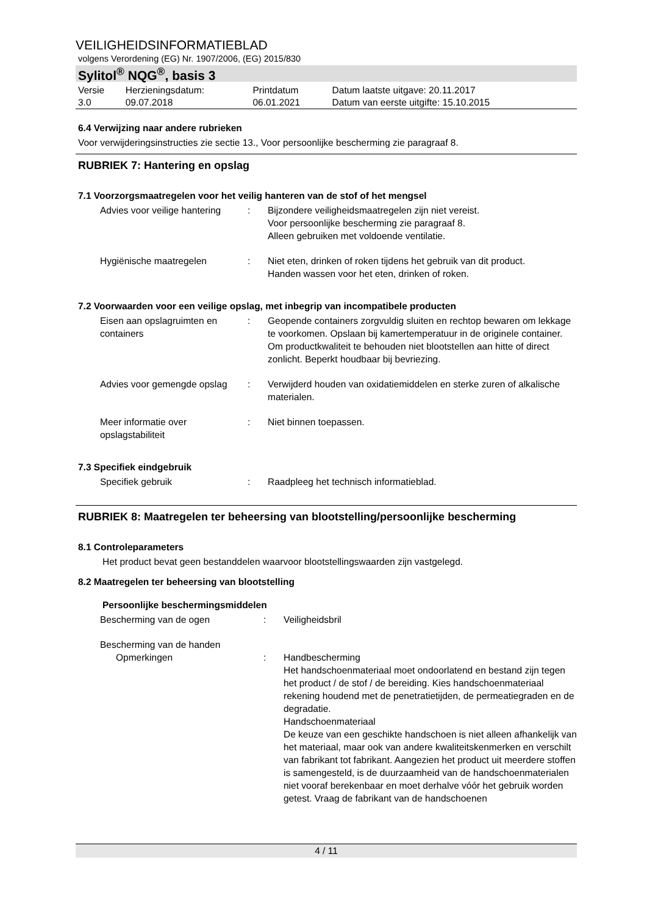VEILIGHEIDSINFORMATIEBLAD
volgens Verordening (EG) Nr. 1907/2006, (EG) 2015/830
Sylitol<sup>®</sup> NQG<sup>®</sup>, basis 3
| Versie 3.0 | Herzieningsdatum: 09.07.2018 | Printdatum 06.01.2021 | Datum laatste uitgave: 20.11.2017 Datum van eerste uitgifte: 15.10.2015 |
6.4 Verwijzing naar andere rubrieken
Voor verwijderingsinstructies zie sectie 13., Voor persoonlijke bescherming zie paragraaf 8.
RUBRIEK 7: Hantering en opslag
7.1 Voorzorgsmaatregelen voor het veilig hanteren van de stof of het mengsel
| Advies voor veilige hantering | : | Bijzondere veiligheidsmaatregelen zijn niet vereist. Voor persoonlijke bescherming zie paragraaf 8. Alleen gebruiken met voldoende ventilatie. |
| Hygiënische maatregelen | : | Niet eten, drinken of roken tijdens het gebruik van dit product. Handen wassen voor het eten, drinken of roken. |
7.2 Voorwaarden voor een veilige opslag, met inbegrip van incompatibele producten
| Eisen aan opslagruimten en containers | : | Geopende containers zorgvuldig sluiten en rechtop bewaren om lekkage te voorkomen. Opslaan bij kamertemperatuur in de originele container. Om productkwaliteit te behouden niet blootstellen aan hitte of direct zonlicht. Beperkt houdbaar bij bevriezing. |
| Advies voor gemengde opslag | : | Verwijderd houden van oxidatiemiddelen en sterke zuren of alkalische materialen. |
| Meer informatie over opslagstabiliteit | : | Niet binnen toepassen. |
7.3 Specifiek eindgebruik
| Specifiek gebruik | : | Raadpleeg het technisch informatieblad. |
RUBRIEK 8: Maatregelen ter beheersing van blootstelling/persoonlijke bescherming
8.1 Controleparameters
Het product bevat geen bestanddelen waarvoor blootstellingswaarden zijn vastgelegd.
8.2 Maatregelen ter beheersing van blootstelling
Persoonlijke beschermingsmiddelen
| Bescherming van de ogen | : | Veiligheidsbril |
| Bescherming van de handen | | |
| Opmerkingen | : | Handbescherming Het handschoenmateriaal moet ondoorlatend en bestand zijn tegen het product / de stof / de bereiding. Kies handschoenmateriaal rekening houdend met de penetratietijden, de permeatiegraden en de degradatie. Handschoenmateriaal De keuze van een geschikte handschoen is niet alleen afhankelijk van het materiaal, maar ook van andere kwaliteitskenmerken en verschilt van fabrikant tot fabrikant. Aangezien het product uit meerdere stoffen is samengesteld, is de duurzaamheid van de handschoenmaterialen niet vooraf berekenbaar en moet derhalve vóór het gebruik worden getest. Vraag de fabrikant van de handschoenen |
4 / 11